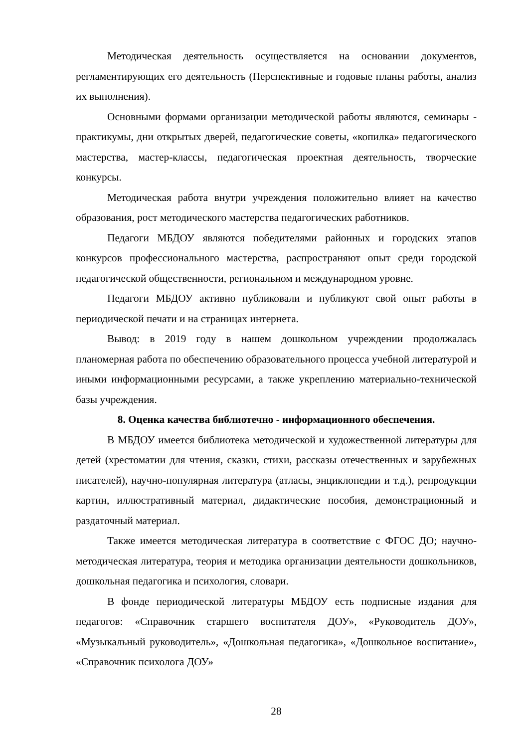Методическая деятельность осуществляется на основании документов, регламентирующих его деятельность (Перспективные и годовые планы работы, анализ их выполнения).
Основными формами организации методической работы являются, семинары - практикумы, дни открытых дверей, педагогические советы, «копилка» педагогического мастерства, мастер-классы, педагогическая проектная деятельность, творческие конкурсы.
Методическая работа внутри учреждения положительно влияет на качество образования, рост методического мастерства педагогических работников.
Педагоги МБДОУ являются победителями районных и городских этапов конкурсов профессионального мастерства, распространяют опыт среди городской педагогической общественности, региональном и международном уровне.
Педагоги МБДОУ активно публиковали и публикуют свой опыт работы в периодической печати и на страницах интернета.
Вывод: в 2019 году в нашем дошкольном учреждении продолжалась планомерная работа по обеспечению образовательного процесса учебной литературой и иными информационными ресурсами, а также укреплению материально-технической базы учреждения.
8. Оценка качества библиотечно - информационного обеспечения.
В МБДОУ имеется библиотека методической и художественной литературы для детей (хрестоматии для чтения, сказки, стихи, рассказы отечественных и зарубежных писателей), научно-популярная литература (атласы, энциклопедии и т.д.), репродукции картин, иллюстративный материал, дидактические пособия, демонстрационный и раздаточный материал.
Также имеется методическая литература в соответствие с ФГОС ДО; научно-методическая литература, теория и методика организации деятельности дошкольников, дошкольная педагогика и психология, словари.
В фонде периодической литературы МБДОУ есть подписные издания для педагогов: «Справочник старшего воспитателя ДОУ», «Руководитель ДОУ», «Музыкальный руководитель», «Дошкольная педагогика», «Дошкольное воспитание», «Справочник психолога ДОУ»
28